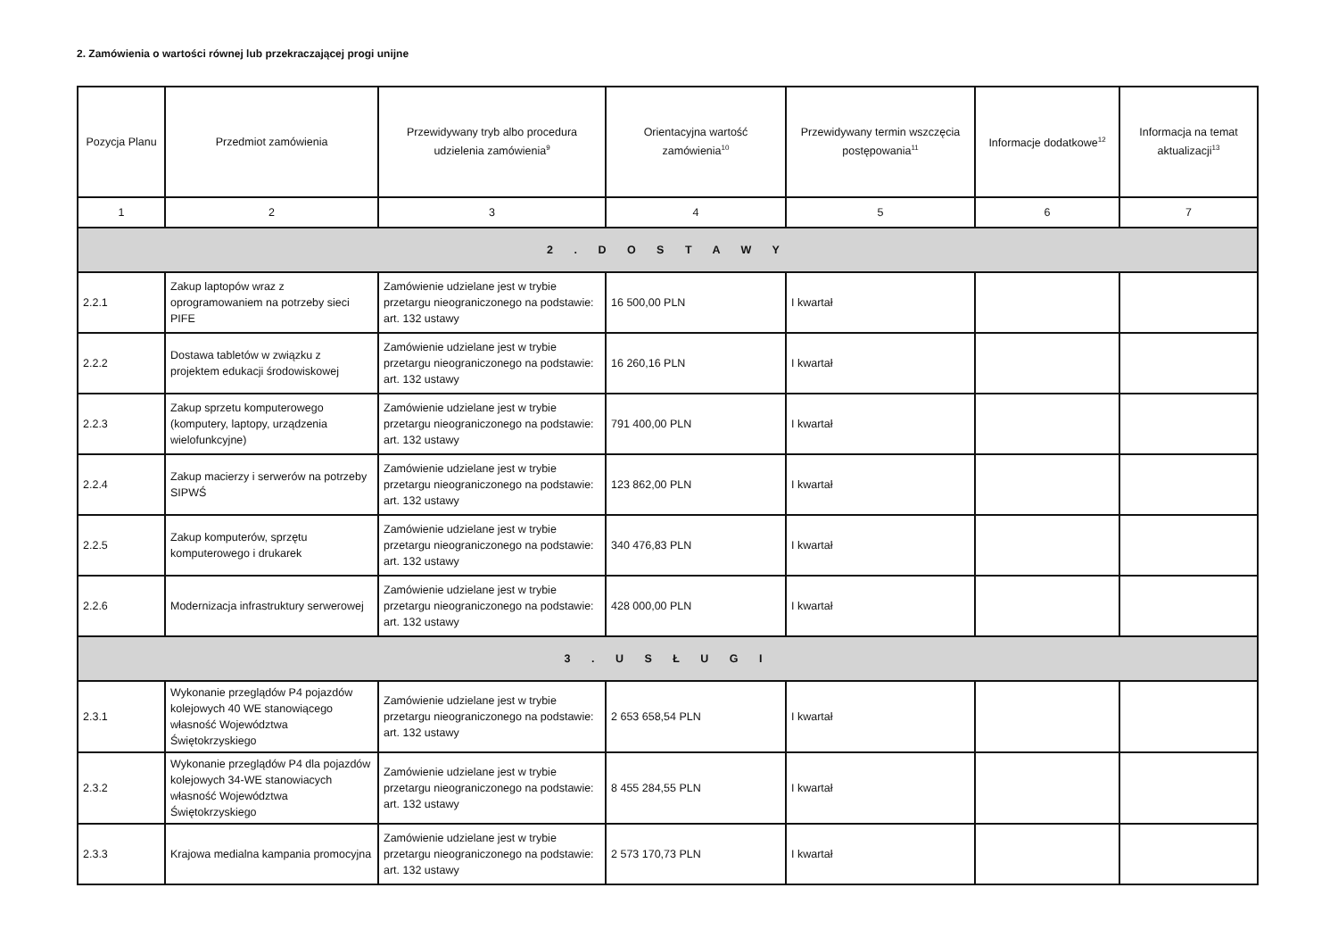2. Zamówienia o wartości równej lub przekraczającej progi unijne
| Pozycja Planu | Przedmiot zamówienia | Przewidywany tryb albo procedura udzielenia zamówienia<sup>9</sup> | Orientacyjna wartość zamówienia<sup>10</sup> | Przewidywany termin wszczęcia postępowania<sup>11</sup> | Informacje dodatkowe<sup>12</sup> | Informacja na temat aktualizacji<sup>13</sup> |
| --- | --- | --- | --- | --- | --- | --- |
| 1 | 2 | 3 | 4 | 5 | 6 | 7 |
| 2 . D O S T A W Y | | | | | | |
| 2.2.1 | Zakup laptopów wraz z oprogramowaniem na potrzeby sieci PIFE | Zamówienie udzielane jest w trybie przetargu nieograniczonego na podstawie: art. 132 ustawy | 16 500,00 PLN | I kwartał | | |
| 2.2.2 | Dostawa tabletów w związku z projektem edukacji środowiskowej | Zamówienie udzielane jest w trybie przetargu nieograniczonego na podstawie: art. 132 ustawy | 16 260,16 PLN | I kwartał | | |
| 2.2.3 | Zakup sprzetu komputerowego (komputery, laptopy, urządzenia wielofunkcyjne) | Zamówienie udzielane jest w trybie przetargu nieograniczonego na podstawie: art. 132 ustawy | 791 400,00 PLN | I kwartał | | |
| 2.2.4 | Zakup macierzy i serwerów na potrzeby SIPWŚ | Zamówienie udzielane jest w trybie przetargu nieograniczonego na podstawie: art. 132 ustawy | 123 862,00 PLN | I kwartał | | |
| 2.2.5 | Zakup komputerów, sprzętu komputerowego i drukarek | Zamówienie udzielane jest w trybie przetargu nieograniczonego na podstawie: art. 132 ustawy | 340 476,83 PLN | I kwartał | | |
| 2.2.6 | Modernizacja infrastruktury serwerowej | Zamówienie udzielane jest w trybie przetargu nieograniczonego na podstawie: art. 132 ustawy | 428 000,00 PLN | I kwartał | | |
| 3 . U S Ł U G I | | | | | | |
| 2.3.1 | Wykonanie przeglądów P4 pojazdów kolejowych 40 WE stanowiącego własność Województwa Świętokrzyskiego | Zamówienie udzielane jest w trybie przetargu nieograniczonego na podstawie: art. 132 ustawy | 2 653 658,54 PLN | I kwartał | | |
| 2.3.2 | Wykonanie przeglądów P4 dla pojazdów kolejowych 34-WE stanowiacych własność Województwa Świętokrzyskiego | Zamówienie udzielane jest w trybie przetargu nieograniczonego na podstawie: art. 132 ustawy | 8 455 284,55 PLN | I kwartał | | |
| 2.3.3 | Krajowa medialna kampania promocyjna | Zamówienie udzielane jest w trybie przetargu nieograniczonego na podstawie: art. 132 ustawy | 2 573 170,73 PLN | I kwartał | | |